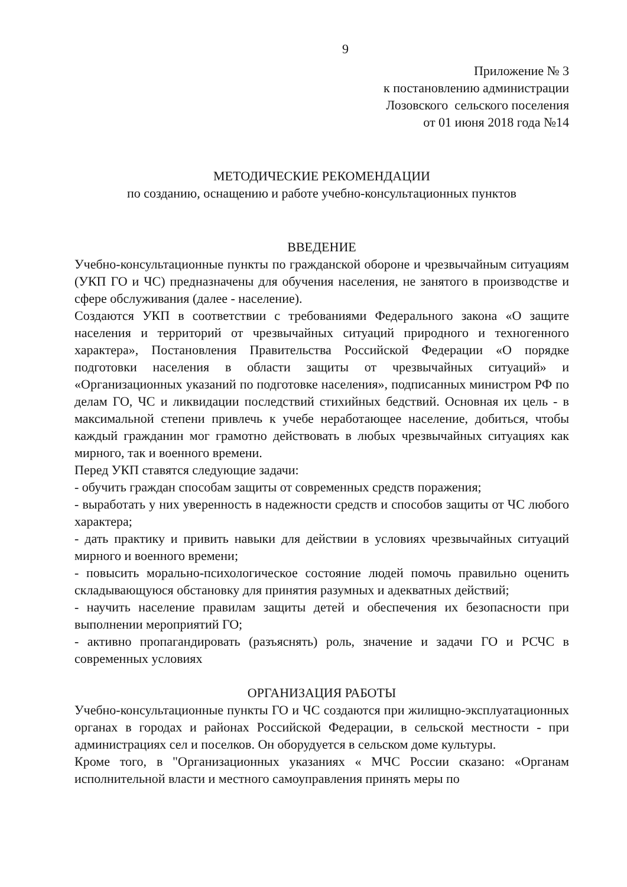9
Приложение № 3
к постановлению администрации
Лозовского сельского поселения
от 01 июня 2018 года №14
МЕТОДИЧЕСКИЕ РЕКОМЕНДАЦИИ
по созданию, оснащению и работе учебно-консультационных пунктов
ВВЕДЕНИЕ
Учебно-консультационные пункты по гражданской обороне и чрезвычайным ситуациям (УКП ГО и ЧС) предназначены для обучения населения, не занятого в производстве и сфере обслуживания (далее - население).
Создаются УКП в соответствии с требованиями Федерального закона «О защите населения и территорий от чрезвычайных ситуаций природного и техногенного характера», Постановления Правительства Российской Федерации «О порядке подготовки населения в области защиты от чрезвычайных ситуаций» и «Организационных указаний по подготовке населения», подписанных министром РФ по делам ГО, ЧС и ликвидации последствий стихийных бедствий. Основная их цель - в максимальной степени привлечь к учебе неработающее население, добиться, чтобы каждый гражданин мог грамотно действовать в любых чрезвычайных ситуациях как мирного, так и военного времени.
Перед УКП ставятся следующие задачи:
- обучить граждан способам защиты от современных средств поражения;
- выработать у них уверенность в надежности средств и способов защиты от ЧС любого характера;
- дать практику и привить навыки для действии в условиях чрезвычайных ситуаций мирного и военного времени;
- повысить морально-психологическое состояние людей помочь правильно оценить складывающуюся обстановку для принятия разумных и адекватных действий;
- научить население правилам защиты детей и обеспечения их безопасности при выполнении мероприятий ГО;
- активно пропагандировать (разъяснять) роль, значение и задачи ГО и РСЧС в современных условиях
ОРГАНИЗАЦИЯ РАБОТЫ
Учебно-консультационные пункты ГО и ЧС создаются при жилищно-эксплуатационных органах в городах и районах Российской Федерации, в сельской местности - при администрациях сел и поселков. Он оборудуется в сельском доме культуры.
Кроме того, в "Организационных указаниях « МЧС России сказано: «Органам исполнительной власти и местного самоуправления принять меры по